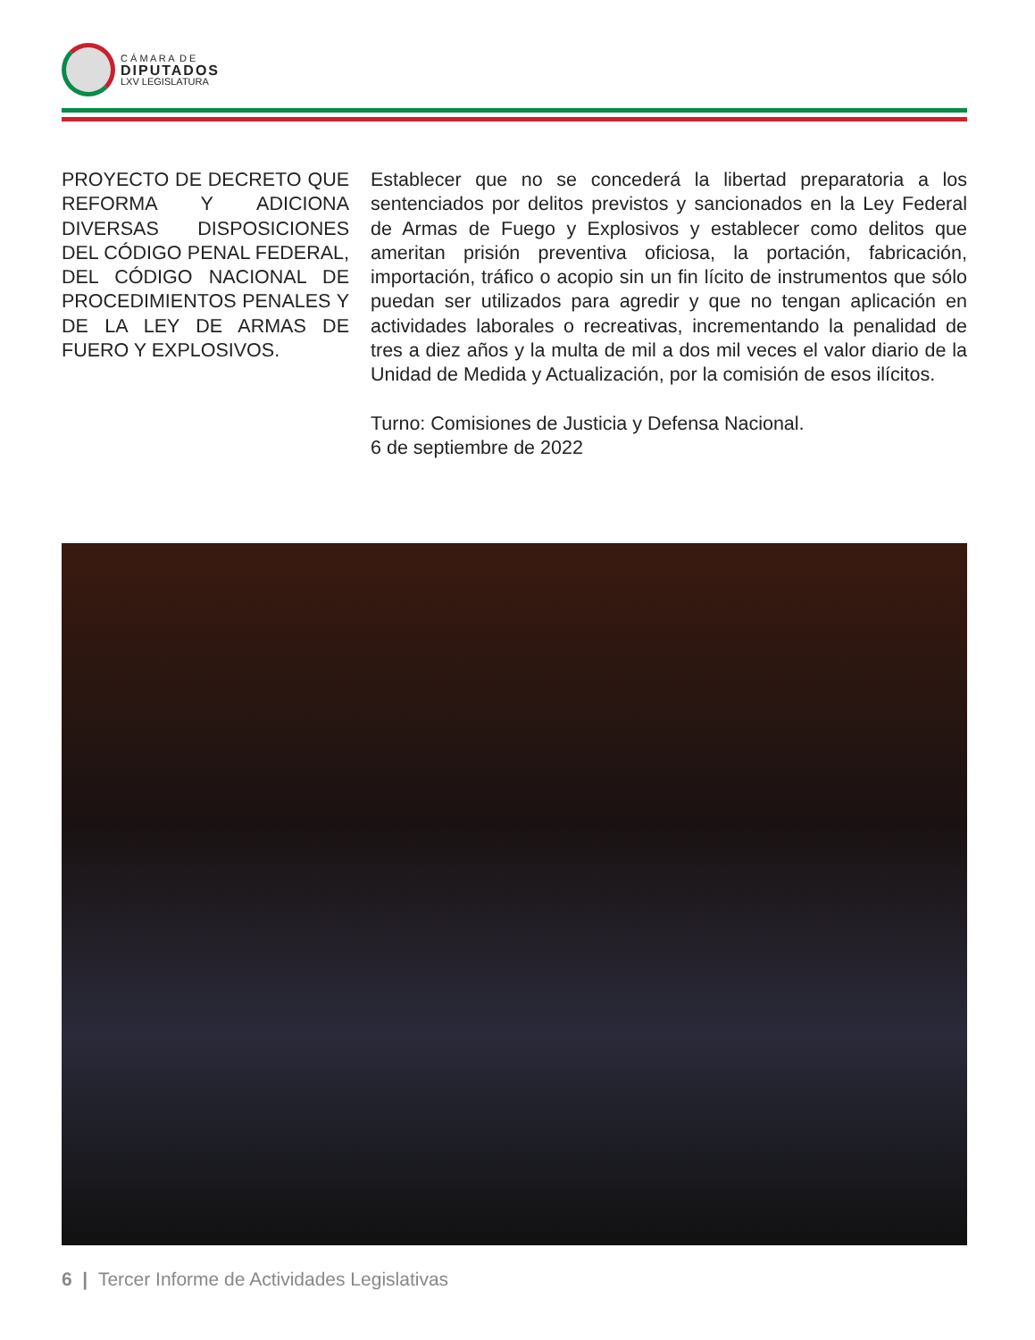C Á M A R A D E
DIPUTADOS
LXV LEGISLATURA
PROYECTO DE DECRETO QUE REFORMA Y ADICIONA DIVERSAS DISPOSICIONES DEL CÓDIGO PENAL FEDERAL, DEL CÓDIGO NACIONAL DE PROCEDIMIENTOS PENALES Y DE LA LEY DE ARMAS DE FUERO Y EXPLOSIVOS.
Establecer que no se concederá la libertad preparatoria a los sentenciados por delitos previstos y sancionados en la Ley Federal de Armas de Fuego y Explosivos y establecer como delitos que ameritan prisión preventiva oficiosa, la portación, fabricación, importación, tráfico o acopio sin un fin lícito de instrumentos que sólo puedan ser utilizados para agredir y que no tengan aplicación en actividades laborales o recreativas, incrementando la penalidad de tres a diez años y la multa de mil a dos mil veces el valor diario de la Unidad de Medida y Actualización, por la comisión de esos ilícitos.
Turno: Comisiones de Justicia y Defensa Nacional.
6 de septiembre de 2022
6 | Tercer Informe de Actividades Legislativas